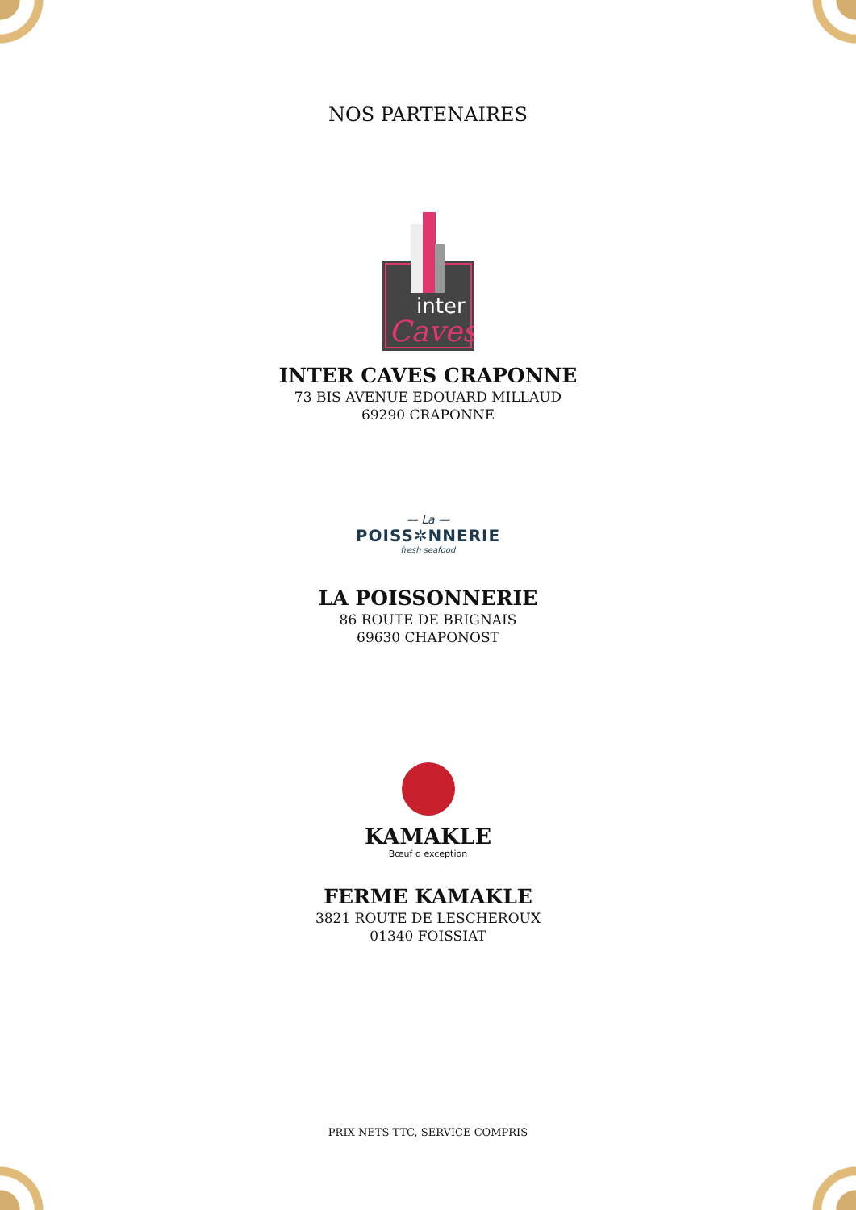NOS PARTENAIRES
inter
Caves
INTER CAVES CRAPONNE
73 BIS AVENUE EDOUARD MILLAUD
69290 CRAPONNE
— La —
POISS✲NNERIE
fresh seafood
LA POISSONNERIE
86 ROUTE DE BRIGNAIS
69630 CHAPONOST
KAMAKLE
Bœuf d exception
FERME KAMAKLE
3821 ROUTE DE LESCHEROUX
01340 FOISSIAT
PRIX NETS TTC, SERVICE COMPRIS